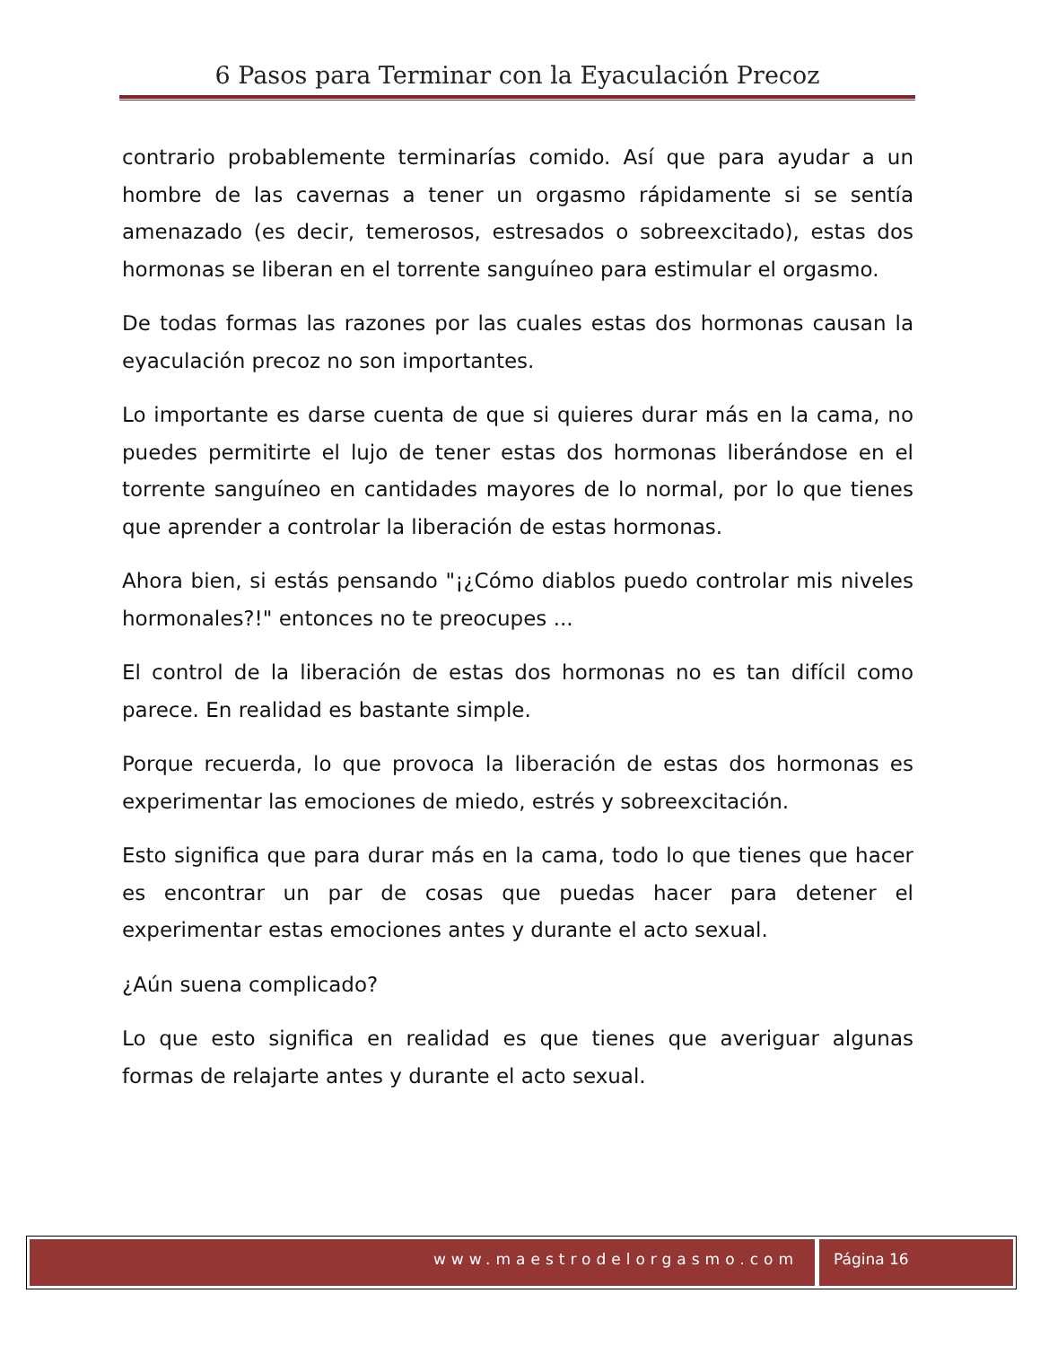6 Pasos para Terminar con la Eyaculación Precoz
contrario probablemente terminarías comido. Así que para ayudar a un hombre de las cavernas a tener un orgasmo rápidamente si se sentía amenazado (es decir, temerosos, estresados o sobreexcitado), estas dos hormonas se liberan en el torrente sanguíneo para estimular el orgasmo.
De todas formas las razones por las cuales estas dos hormonas causan la eyaculación precoz no son importantes.
Lo importante es darse cuenta de que si quieres durar más en la cama, no puedes permitirte el lujo de tener estas dos hormonas liberándose en el torrente sanguíneo en cantidades mayores de lo normal, por lo que tienes que aprender a controlar la liberación de estas hormonas.
Ahora bien, si estás pensando "¡¿Cómo diablos puedo controlar mis niveles hormonales?!" entonces no te preocupes ...
El control de la liberación de estas dos hormonas no es tan difícil como parece. En realidad es bastante simple.
Porque recuerda, lo que provoca la liberación de estas dos hormonas es experimentar las emociones de miedo, estrés y sobreexcitación.
Esto significa que para durar más en la cama, todo lo que tienes que hacer es encontrar un par de cosas que puedas hacer para detener el experimentar estas emociones antes y durante el acto sexual.
¿Aún suena complicado?
Lo que esto significa en realidad es que tienes que averiguar algunas formas de relajarte antes y durante el acto sexual.
www.maestrodelorgasmo.com Página 16